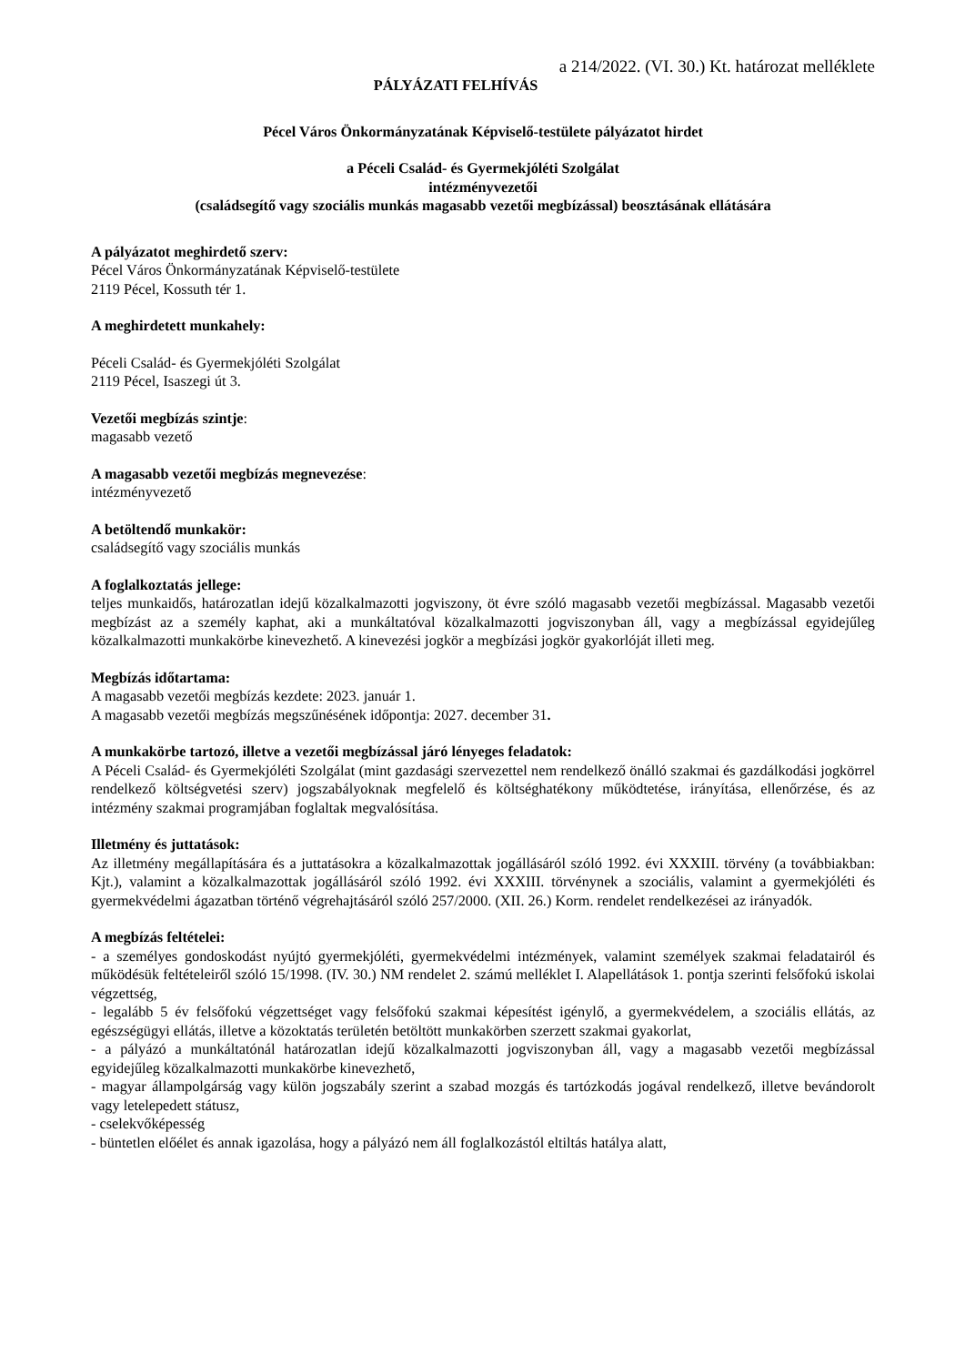a 214/2022. (VI. 30.) Kt. határozat melléklete
PÁLYÁZATI FELHÍVÁS
Pécel Város Önkormányzatának Képviselő-testülete pályázatot hirdet
a Péceli Család- és Gyermekjóléti Szolgálat
intézményvezetői
(családsegítő vagy szociális munkás magasabb vezetői megbízással) beosztásának ellátására
A pályázatot meghirdető szerv:
Pécel Város Önkormányzatának Képviselő-testülete
2119 Pécel, Kossuth tér 1.
A meghirdetett munkahely:
Péceli Család- és Gyermekjóléti Szolgálat
2119 Pécel, Isaszegi út 3.
Vezetői megbízás szintje:
magasabb vezető
A magasabb vezetői megbízás megnevezése:
intézményvezető
A betöltendő munkakör:
családsegítő vagy szociális munkás
A foglalkoztatás jellege:
teljes munkaidős, határozatlan idejű közalkalmazotti jogviszony, öt évre szóló magasabb vezetői megbízással. Magasabb vezetői megbízást az a személy kaphat, aki a munkáltatóval közalkalmazotti jogviszonyban áll, vagy a megbízással egyidejűleg közalkalmazotti munkakörbe kinevezhető. A kinevezési jogkör a megbízási jogkör gyakorlóját illeti meg.
Megbízás időtartama:
A magasabb vezetői megbízás kezdete: 2023. január 1.
A magasabb vezetői megbízás megszűnésének időpontja: 2027. december 31.
A munkakörbe tartozó, illetve a vezetői megbízással járó lényeges feladatok:
A Péceli Család- és Gyermekjóléti Szolgálat (mint gazdasági szervezettel nem rendelkező önálló szakmai és gazdálkodási jogkörrel rendelkező költségvetési szerv) jogszabályoknak megfelelő és költséghatékony működtetése, irányítása, ellenőrzése, és az intézmény szakmai programjában foglaltak megvalósítása.
Illetmény és juttatások:
Az illetmény megállapítására és a juttatásokra a közalkalmazottak jogállásáról szóló 1992. évi XXXIII. törvény (a továbbiakban: Kjt.), valamint a közalkalmazottak jogállásáról szóló 1992. évi XXXIII. törvénynek a szociális, valamint a gyermekjóléti és gyermekvédelmi ágazatban történő végrehajtásáról szóló 257/2000. (XII. 26.) Korm. rendelet rendelkezései az irányadók.
A megbízás feltételei:
- a személyes gondoskodást nyújtó gyermekjóléti, gyermekvédelmi intézmények, valamint személyek szakmai feladatairól és működésük feltételeiről szóló 15/1998. (IV. 30.) NM rendelet 2. számú melléklet I. Alapellátások 1. pontja szerinti felsőfokú iskolai végzettség,
- legalább 5 év felsőfokú végzettséget vagy felsőfokú szakmai képesítést igénylő, a gyermekvédelem, a szociális ellátás, az egészségügyi ellátás, illetve a közoktatás területén betöltött munkakörben szerzett szakmai gyakorlat,
- a pályázó a munkáltatónál határozatlan idejű közalkalmazotti jogviszonyban áll, vagy a magasabb vezetői megbízással egyidejűleg közalkalmazotti munkakörbe kinevezhető,
- magyar állampolgárság vagy külön jogszabály szerint a szabad mozgás és tartózkodás jogával rendelkező, illetve bevándorolt vagy letelepedett státusz,
- cselekvőképesség
- büntetlen előélet és annak igazolása, hogy a pályázó nem áll foglalkozástól eltiltás hatálya alatt,